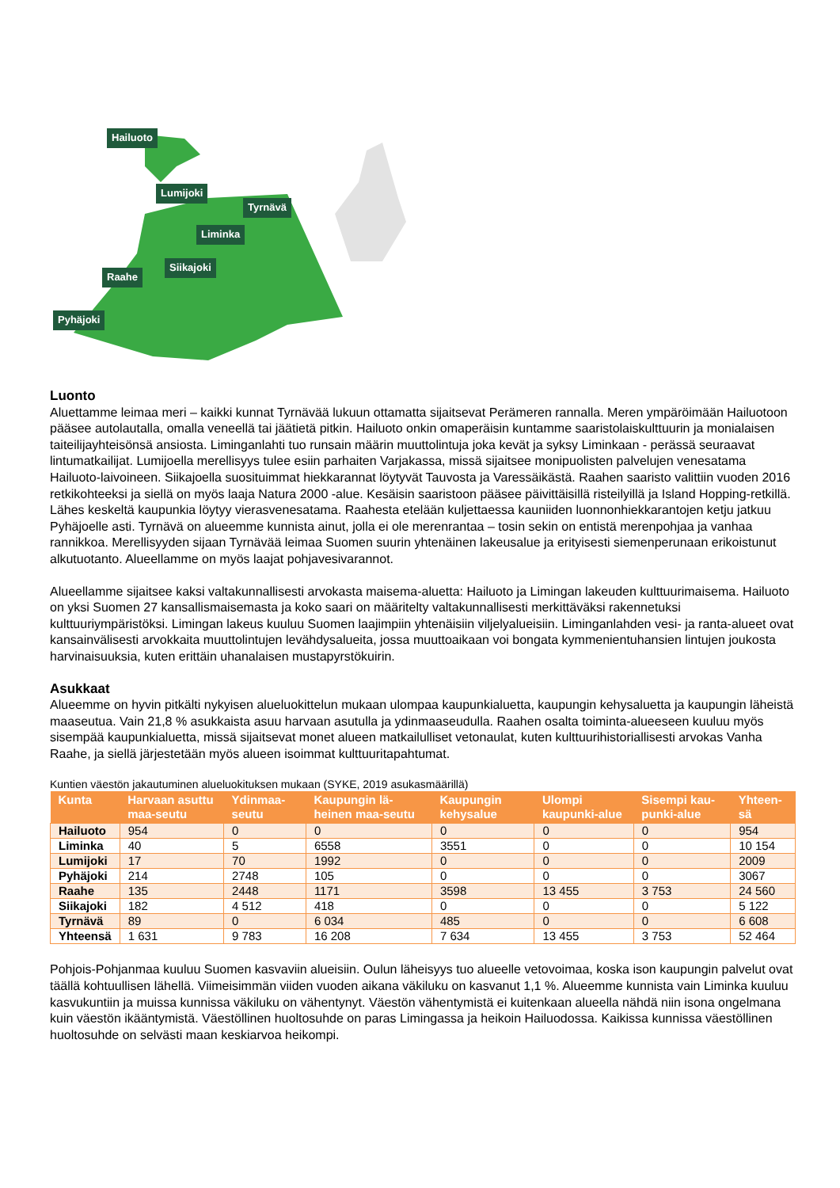Hailuoto
Lumijoki
Tyrnävä
Liminka
Siikajoki
Raahe
Pyhäjoki
Luonto
Aluettamme leimaa meri – kaikki kunnat Tyrnävää lukuun ottamatta sijaitsevat Perämeren rannalla. Meren ympäröimään Hailuotoon pääsee autolautalla, omalla veneellä tai jäätietä pitkin. Hailuoto onkin omaperäisin kuntamme saaristolaiskulttuurin ja monialaisen taiteilijayhteisönsä ansiosta. Liminganlahti tuo runsain määrin muuttolintuja joka kevät ja syksy Liminkaan - perässä seuraavat lintumatkailijat. Lumijoella merellisyys tulee esiin parhaiten Varjakassa, missä sijaitsee monipuolisten palvelujen venesatama Hailuoto-laivoineen. Siikajoella suosituimmat hiekkarannat löytyvät Tauvosta ja Varessäikästä. Raahen saaristo valittiin vuoden 2016 retkikohteeksi ja siellä on myös laaja Natura 2000 -alue. Kesäisin saaristoon pääsee päivittäisillä risteilyillä ja Island Hopping-retkillä. Lähes keskeltä kaupunkia löytyy vierasvenesatama. Raahesta etelään kuljettaessa kauniiden luonnonhiekkarantojen ketju jatkuu Pyhäjoelle asti. Tyrnävä on alueemme kunnista ainut, jolla ei ole merenrantaa – tosin sekin on entistä merenpohjaa ja vanhaa rannikkoa. Merellisyyden sijaan Tyrnävää leimaa Suomen suurin yhtenäinen lakeusalue ja erityisesti siemenperunaan erikoistunut alkutuotanto. Alueellamme on myös laajat pohjavesivarannot.
Alueellamme sijaitsee kaksi valtakunnallisesti arvokasta maisema-aluetta: Hailuoto ja Limingan lakeuden kulttuurimaisema. Hailuoto on yksi Suomen 27 kansallismaisemasta ja koko saari on määritelty valtakunnallisesti merkittäväksi rakennetuksi kulttuuriympäristöksi. Limingan lakeus kuuluu Suomen laajimpiin yhtenäisiin viljelyalueisiin. Liminganlahden vesi- ja ranta-alueet ovat kansainvälisesti arvokkaita muuttolintujen levähdysalueita, jossa muuttoaikaan voi bongata kymmenientuhansien lintujen joukosta harvinaisuuksia, kuten erittäin uhanalaisen mustapyrstökuirin.
Asukkaat
Alueemme on hyvin pitkälti nykyisen alueluokittelun mukaan ulompaa kaupunkialuetta, kaupungin kehysaluetta ja kaupungin läheistä maaseutua. Vain 21,8 % asukkaista asuu harvaan asutulla ja ydinmaaseudulla. Raahen osalta toiminta-alueeseen kuuluu myös sisempää kaupunkialuetta, missä sijaitsevat monet alueen matkailulliset vetonaulat, kuten kulttuurihistoriallisesti arvokas Vanha Raahe, ja siellä järjestetään myös alueen isoimmat kulttuuritapahtumat.
Kuntien väestön jakautuminen alueluokituksen mukaan (SYKE, 2019 asukasmäärillä)
| Kunta | Harvaan asuttu maa-seutu | Ydinmaa-seutu | Kaupungin lä-heinen maa-seutu | Kaupungin kehysalue | Ulompi kaupunki-alue | Sisempi kau-punki-alue | Yhteen-sä |
| --- | --- | --- | --- | --- | --- | --- | --- |
| Hailuoto | 954 | 0 | 0 | 0 | 0 | 0 | 954 |
| Liminka | 40 | 5 | 6558 | 3551 | 0 | 0 | 10 154 |
| Lumijoki | 17 | 70 | 1992 | 0 | 0 | 0 | 2009 |
| Pyhäjoki | 214 | 2748 | 105 | 0 | 0 | 0 | 3067 |
| Raahe | 135 | 2448 | 1171 | 3598 | 13 455 | 3 753 | 24 560 |
| Siikajoki | 182 | 4 512 | 418 | 0 | 0 | 0 | 5 122 |
| Tyrnävä | 89 | 0 | 6 034 | 485 | 0 | 0 | 6 608 |
| Yhteensä | 1 631 | 9 783 | 16 208 | 7 634 | 13 455 | 3 753 | 52 464 |
Pohjois-Pohjanmaa kuuluu Suomen kasvaviin alueisiin. Oulun läheisyys tuo alueelle vetovoimaa, koska ison kaupungin palvelut ovat täällä kohtuullisen lähellä. Viimeisimmän viiden vuoden aikana väkiluku on kasvanut 1,1 %. Alueemme kunnista vain Liminka kuuluu kasvukuntiin ja muissa kunnissa väkiluku on vähentynyt. Väestön vähentymistä ei kuitenkaan alueella nähdä niin isona ongelmana kuin väestön ikääntymistä. Väestöllinen huoltosuhde on paras Limingassa ja heikoin Hailuodossa. Kaikissa kunnissa väestöllinen huoltosuhde on selvästi maan keskiarvoa heikompi.